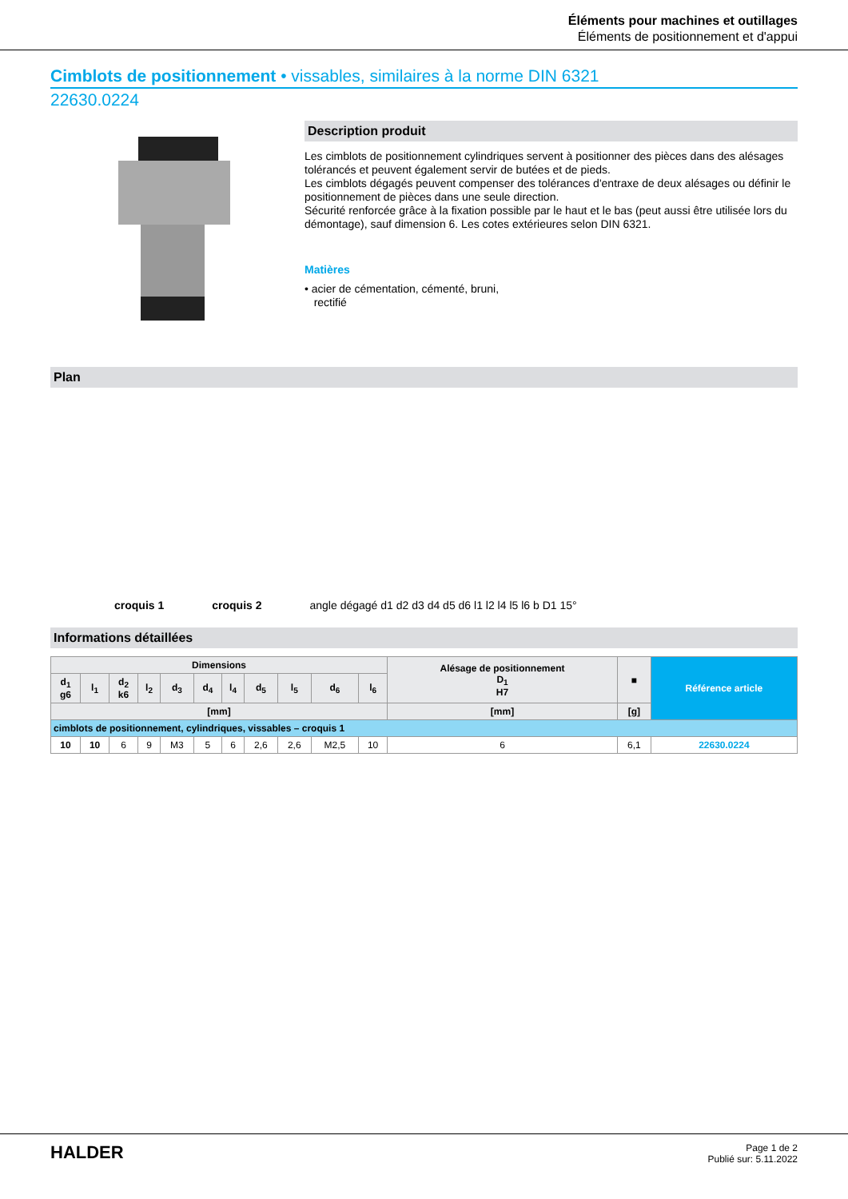Éléments pour machines et outillages
Éléments de positionnement et d'appui
Cimblots de positionnement • vissables, similaires à la norme DIN 6321
22630.0224
Description produit
Les cimblots de positionnement cylindriques servent à positionner des pièces dans des alésages tolérancés et peuvent également servir de butées et de pieds.
Les cimblots dégagés peuvent compenser des tolérances d'entraxe de deux alésages ou définir le positionnement de pièces dans une seule direction.
Sécurité renforcée grâce à la fixation possible par le haut et le bas (peut aussi être utilisée lors du démontage), sauf dimension 6. Les cotes extérieures selon DIN 6321.
Matières
• acier de cémentation, cémenté, bruni,
rectifié
Plan
croquis 1 croquis 2 angle dégagé d1 d2 d3 d4 d5 d6 l1 l2 l4 l5 l6 b D1 15°
Informations détaillées
| Dimensions | | | | | | | | | | | Alésage de positionnement D<sub>1</sub> H7 | ■ | Référence article |
| --- | --- | --- | --- | --- | --- | --- | --- | --- | --- | --- | --- | --- | --- |
| d<sub>1</sub> g6 | l<sub>1</sub> | d<sub>2</sub> k6 | l<sub>2</sub> | d<sub>3</sub> | d<sub>4</sub> | l<sub>4</sub> | d<sub>5</sub> | l<sub>5</sub> | d<sub>6</sub> | l<sub>6</sub> | | | |
| [mm] | | | | | | | | | | | [mm] | [g] | |
| cimblots de positionnement, cylindriques, vissables – croquis 1 | | | | | | | | | | | | | |
| 10 | 10 | 6 | 9 | M3 | 5 | 6 | 2,6 | 2,6 | M2,5 | 10 | 6 | 6,1 | 22630.0224 |
HALDER
Page 1 de 2
Publié sur: 5.11.2022